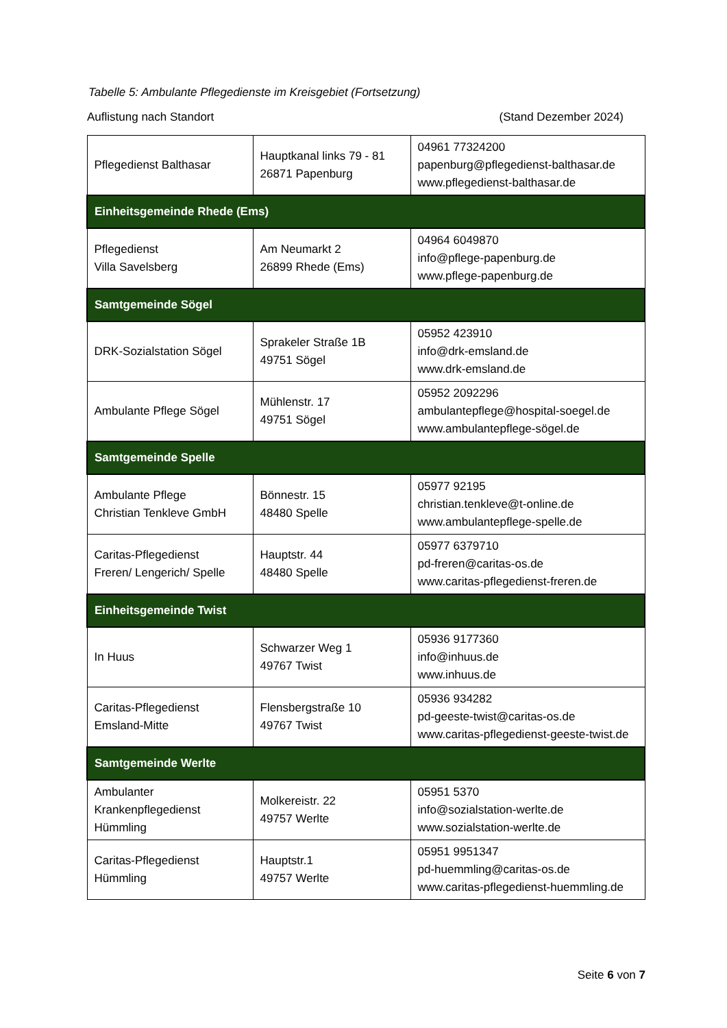Tabelle 5: Ambulante Pflegedienste im Kreisgebiet (Fortsetzung)
Auflistung nach Standort (Stand Dezember 2024)
| Pflegedienst Balthasar | Hauptkanal links 79 - 81 26871 Papenburg | 04961 77324200 papenburg@pflegedienst-balthasar.de www.pflegedienst-balthasar.de |
| Einheitsgemeinde Rhede (Ems) | | |
| Pflegedienst Villa Savelsberg | Am Neumarkt 2 26899 Rhede (Ems) | 04964 6049870 info@pflege-papenburg.de www.pflege-papenburg.de |
| Samtgemeinde Sögel | | |
| DRK-Sozialstation Sögel | Sprakeler Straße 1B 49751 Sögel | 05952 423910 info@drk-emsland.de www.drk-emsland.de |
| Ambulante Pflege Sögel | Mühlenstr. 17 49751 Sögel | 05952 2092296 ambulantepflege@hospital-soegel.de www.ambulantepflege-sögel.de |
| Samtgemeinde Spelle | | |
| Ambulante Pflege Christian Tenkleve GmbH | Bönnestr. 15 48480 Spelle | 05977 92195 christian.tenkleve@t-online.de www.ambulantepflege-spelle.de |
| Caritas-Pflegedienst Freren/ Lengerich/ Spelle | Hauptstr. 44 48480 Spelle | 05977 6379710 pd-freren@caritas-os.de www.caritas-pflegedienst-freren.de |
| Einheitsgemeinde Twist | | |
| In Huus | Schwarzer Weg 1 49767 Twist | 05936 9177360 info@inhuus.de www.inhuus.de |
| Caritas-Pflegedienst Emsland-Mitte | Flensbergstraße 10 49767 Twist | 05936 934282 pd-geeste-twist@caritas-os.de www.caritas-pflegedienst-geeste-twist.de |
| Samtgemeinde Werlte | | |
| Ambulanter Krankenpflegedienst Hümmling | Molkereistr. 22 49757 Werlte | 05951 5370 info@sozialstation-werlte.de www.sozialstation-werlte.de |
| Caritas-Pflegedienst Hümmling | Hauptstr.1 49757 Werlte | 05951 9951347 pd-huemmling@caritas-os.de www.caritas-pflegedienst-huemmling.de |
Seite 6 von 7